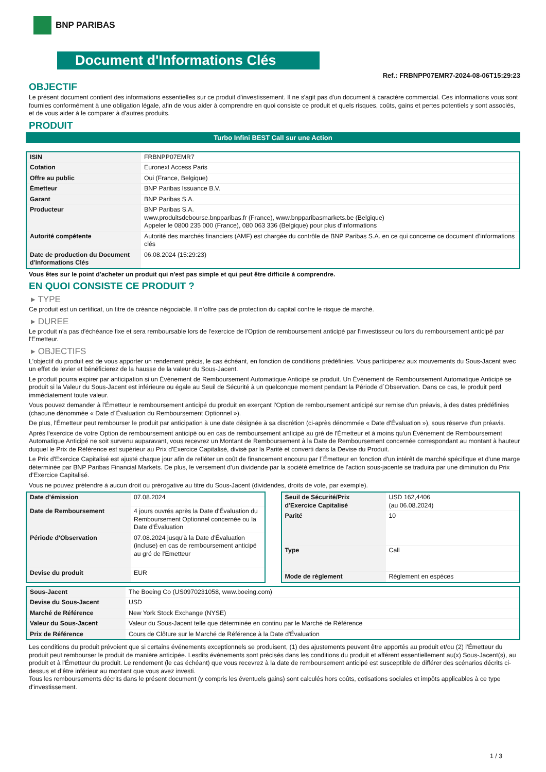BNP PARIBAS
Document d'Informations Clés
Ref.: FRBNPP07EMR7-2024-08-06T15:29:23
OBJECTIF
Le présent document contient des informations essentielles sur ce produit d'investissement. Il ne s'agit pas d'un document à caractère commercial. Ces informations vous sont fournies conformément à une obligation légale, afin de vous aider à comprendre en quoi consiste ce produit et quels risques, coûts, gains et pertes potentiels y sont associés, et de vous aider à le comparer à d'autres produits.
PRODUIT
Turbo Infini BEST Call sur une Action
| ISIN | FRBNPP07EMR7 |
| Cotation | Euronext Access Paris |
| Offre au public | Oui (France, Belgique) |
| Émetteur | BNP Paribas Issuance B.V. |
| Garant | BNP Paribas S.A. |
| Producteur | BNP Paribas S.A. www.produitsdebourse.bnpparibas.fr (France), www.bnpparibasmarkets.be (Belgique) Appeler le 0800 235 000 (France), 080 063 336 (Belgique) pour plus d'informations |
| Autorité compétente | Autorité des marchés financiers (AMF) est chargée du contrôle de BNP Paribas S.A. en ce qui concerne ce document d’informations clés |
| Date de production du Document d'Informations Clés | 06.08.2024 (15:29:23) |
Vous êtes sur le point d'acheter un produit qui n'est pas simple et qui peut être difficile à comprendre.
EN QUOI CONSISTE CE PRODUIT ?
▸ TYPE
Ce produit est un certificat, un titre de créance négociable. Il n’offre pas de protection du capital contre le risque de marché.
▸ DUREE
Le produit n'a pas d'échéance fixe et sera remboursable lors de l'exercice de l'Option de remboursement anticipé par l'investisseur ou lors du remboursement anticipé par l'Emetteur.
▸ OBJECTIFS
L'objectif du produit est de vous apporter un rendement précis, le cas échéant, en fonction de conditions prédéfinies. Vous participerez aux mouvements du Sous-Jacent avec un effet de levier et bénéficierez de la hausse de la valeur du Sous-Jacent.
Le produit pourra expirer par anticipation si un Événement de Remboursement Automatique Anticipé se produit. Un Événement de Remboursement Automatique Anticipé se produit si la Valeur du Sous-Jacent est inférieure ou égale au Seuil de Sécurité à un quelconque moment pendant la Période d´Observation. Dans ce cas, le produit perd immédiatement toute valeur.
Vous pouvez demander à l'Émetteur le remboursement anticipé du produit en exerçant l'Option de remboursement anticipé sur remise d'un préavis, à des dates prédéfinies (chacune dénommée « Date d´Évaluation du Remboursement Optionnel »).
De plus, l'Émetteur peut rembourser le produit par anticipation à une date désignée à sa discrétion (ci-après dénommée « Date d'Évaluation »), sous réserve d'un préavis.
Après l'exercice de votre Option de remboursement anticipé ou en cas de remboursement anticipé au gré de l'Émetteur et à moins qu'un Événement de Remboursement Automatique Anticipé ne soit survenu auparavant, vous recevrez un Montant de Remboursement à la Date de Remboursement concernée correspondant au montant à hauteur duquel le Prix de Référence est supérieur au Prix d'Exercice Capitalisé, divisé par la Parité et converti dans la Devise du Produit.
Le Prix d'Exercice Capitalisé est ajusté chaque jour afin de refléter un coût de financement encouru par l´Émetteur en fonction d'un intérêt de marché spécifique et d'une marge déterminée par BNP Paribas Financial Markets. De plus, le versement d’un dividende par la société émettrice de l'action sous-jacente se traduira par une diminution du Prix d'Exercice Capitalisé.
Vous ne pouvez prétendre à aucun droit ou prérogative au titre du Sous-Jacent (dividendes, droits de vote, par exemple).
| Date d’émission | 07.08.2024 |
| Date de Remboursement | 4 jours ouvrés après la Date d'Évaluation du Remboursement Optionnel concernée ou la Date d'Évaluation |
| Période d'Observation | 07.08.2024 jusqu'à la Date d'Évaluation (incluse) en cas de remboursement anticipé au gré de l'Emetteur |
| Devise du produit | EUR |
| Seuil de Sécurité/Prix d'Exercice Capitalisé | USD 162,4406 (au 06.08.2024) |
| Parité | 10 |
| Type | Call |
| Mode de règlement | Règlement en espèces |
| Sous-Jacent | The Boeing Co (US0970231058, www.boeing.com) |
| Devise du Sous-Jacent | USD |
| Marché de Référence | New York Stock Exchange (NYSE) |
| Valeur du Sous-Jacent | Valeur du Sous-Jacent telle que déterminée en continu par le Marché de Référence |
| Prix de Référence | Cours de Clôture sur le Marché de Référence à la Date d'Évaluation |
Les conditions du produit prévoient que si certains événements exceptionnels se produisent, (1) des ajustements peuvent être apportés au produit et/ou (2) l'Émetteur du produit peut rembourser le produit de manière anticipée. Lesdits événements sont précisés dans les conditions du produit et afférent essentiellement au(x) Sous-Jacent(s), au produit et à l'Émetteur du produit. Le rendement (le cas échéant) que vous recevrez à la date de remboursement anticipé est susceptible de différer des scénarios décrits ci-dessus et d’être inférieur au montant que vous avez investi.
Tous les remboursements décrits dans le présent document (y compris les éventuels gains) sont calculés hors coûts, cotisations sociales et impôts applicables à ce type d'investissement.
1 / 3